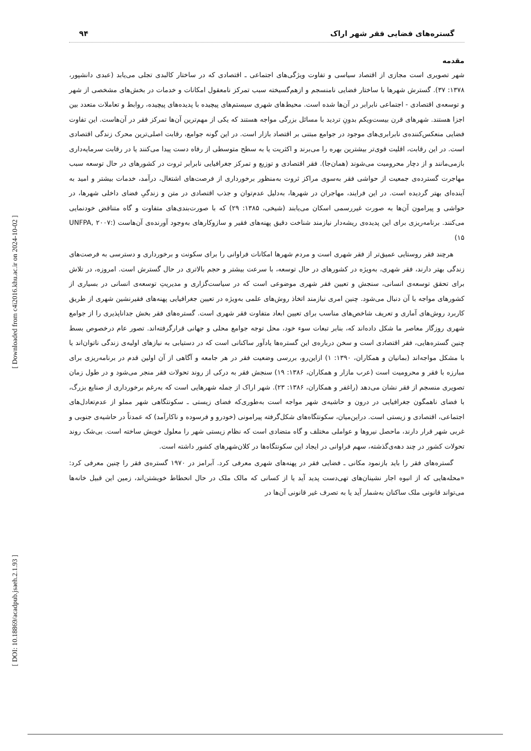[ Downloaded from c4i2016.khu.ac.ir on 2024-10-02 ]
[ DOI: 10.18869/acadpub.jsaeh.2.1.93 ]
گستره‌های فضایی فقر شهر اراک ۹۴
مقدمه
شهر تصویری است مجازی از اقتصاد سیاسی و تفاوت ویژگی‌های اجتماعی ـ اقتصادی که در ساختار کالبدی تجلی می‌یابد (عبدی دانشپور، ۱۳۷۸: ۳۷). گسترش شهرها با ساختار فضایی نامنسجم و ازهم‌گسیخته سبب تمرکز نامعقول امکانات و خدمات در بخش‌های مشخصی از شهر و توسعه‌ی اقتصادی - اجتماعی نابرابر در آن‌ها شده است. محیط‌های شهری سیستم‌های پیچیده با پدیده‌های پیچیده، روابط و تعاملات متعدد بین اجزا هستند. شهرهای قرن بیست‌ویکم بدونِ تردید با مسائل بزرگی مواجه هستند که یکی از مهم‌ترین آن‌ها تمرکز فقر در آن‌هاست. این تفاوت فضایی منعکس‌کننده‌ی نابرابری‌های موجود در جوامع مبتنی بر اقتصاد بازار است. در این گونه جوامع، رقابت اصلی‌ترین محرک زندگی اقتصادی است. در این رقابت، اقلیت قوی‌تر بیشترین بهره را می‌برند و اکثریت یا به سطح متوسطی از رفاه دست پیدا می‌کنند یا در رقابت سرمایه‌داری بازمی‌مانند و از دچار محرومیت می‌شوند (همان‌جا). فقر اقتصادی و توزیع و تمرکز جغرافیایی نابرابر ثروت در کشورهای در حال توسعه سبب مهاجرت گسترده‌ی جمعیت از حواشی فقر به‌سوی مراکز ثروت به‌منظور برخورداری از فرصت‌های اشتغال، درآمد، خدمات بیشتر و امید به آینده‌ای بهتر گردیده است. در این فرایند، مهاجران در شهرها، به‌دلیل عدم‌توان و جذب اقتصادی در متن و زندگیِ فضای داخلی شهرها، در حواشی و پیرامون آن‌ها به صورت غیررسمی اسکان می‌یابند (شیخی، ۱۳۸۵: ۲۹) که با صورت‌بندی‌های متفاوت و گاه متناقض خودنمایی می‌کنند. برنامه‌ریزی برای این پدیده‌ی ریشه‌دار نیازمند شناخت دقیق پهنه‌های فقیر و سازوکارهای به‌وجود آورنده‌ی آن‌هاست (UNFPA, ۲۰۰۷: ۱۵)
هرچند فقر روستایی عمیق‌تر از فقر شهری است و مردم شهرها امکانات فراوانی را برای سکونت و برخورداری و دسترسی به فرصت‌های زندگی بهتر دارند، فقر شهری، به‌ویژه در کشورهای در حال توسعه، با سرعت بیشتر و حجم بالاتری در حال گسترش است. امروزه، در تلاش برای تحقق توسعه‌ی انسانی، سنجش و تعیین فقر شهری موضوعی است که در سیاست‌گزاری و مدیریتِ توسعه‌ی انسانی در بسیاری از کشورهای مواجه با آن دنبال می‌شود. چنین امری نیازمند اتخاذ روش‌های علمی به‌ویژه در تعیین جغرافیایی پهنه‌های فقیرنشین شهری از طریق کاربرد روش‌های آماری و تعریف شاخص‌های مناسب برای تعیین ابعاد متفاوت فقر شهری است. گستره‌های فقر بخش جداناپذیری را از جوامع شهری روزگار معاصر ما شکل داده‌اند که، بنابر تبعات سوء خود، محل توجه جوامع محلی و جهانی قرارگرفته‌اند. تصور عام درخصوص بسط چنین گستره‌هایی، فقر اقتصادی است و سخن درباره‌ی این گستره‌ها یادآور ساکنانی است که در دستیابی به نیازهای اولیه‌ی زندگی ناتوان‌اند یا با مشکل مواجه‌اند (بمانیان و همکاران، ۱۳۹۰: ۱) ازاین‌رو، بررسی وضعیت فقر در هر جامعه و آگاهی از آن اولین قدم در برنامه‌ریزی برای مبارزه با فقر و محرومیت است (عرب مازار و همکاران، ۱۳۸۶: ۱۹) سنجش فقر به درکی از روند تحولات فقر منجر می‌شود و در طول زمان تصویری منسجم از فقر نشان می‌دهد (راغفر و همکاران، ۱۳۸۶: ۲۳). شهر اراک از جمله شهرهایی است که به‌رغم برخورداری از صنایع بزرگ، با فضای ناهمگون جغرافیایی در درون و حاشیه‌ی شهر مواجه است به‌طوری‌که فضای زیستی ـ سکونتگاهی شهر مملو از عدم‌تعادل‌های اجتماعی، اقتصادی و زیستی است. دراین‌میان، سکونتگاه‌های شکل‌گرفته پیرامونی (خودرو و فرسوده و ناکارآمد) که عمدتاً در حاشیه‌ی جنوبی و غربی شهر قرار دارند، ماحصل نیروها و عواملی مختلف و گاه متضادی است که نظام زیستی شهر را معلول خویش ساخته است. بی‌شک روند تحولات کشور در چند دهه‌ی‌گذشته، سهم فراوانی در ایجاد این سکونتگاه‌ها در کلان‌شهرهای کشور داشته است.
گستره‌های فقر را باید بازنمود مکانی ـ فضایی فقر در پهنه‌های شهری معرفی کرد. آبرامز در ۱۹۷۰ گستره‌ی فقر را چنین معرفی کرد: «محله‌هایی که از انبوه اجار نشینان‌های تهی‌دست پدید آید یا از کسانی که مالک ملک در حال انحطاط خویشتن‌اند، زمین این قبیل خانه‌ها می‌تواند قانونی ملک ساکنان به‌شمار آید یا به تصرف غیر قانونی آن‌ها در